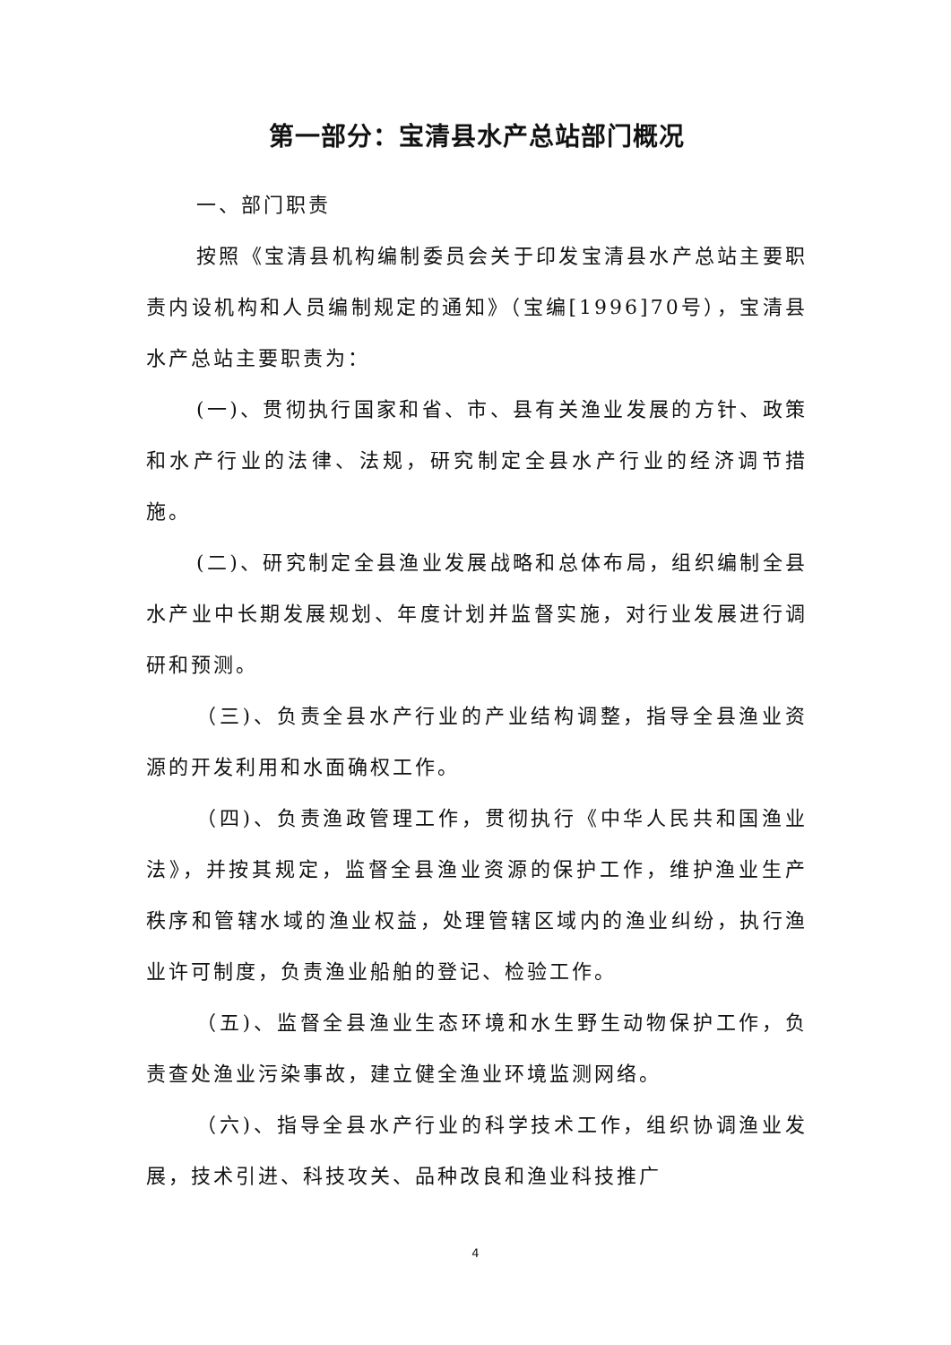第一部分：宝清县水产总站部门概况
一、部门职责
按照《宝清县机构编制委员会关于印发宝清县水产总站主要职责内设机构和人员编制规定的通知》（宝编[1996]70号），宝清县水产总站主要职责为：
(一)、贯彻执行国家和省、市、县有关渔业发展的方针、政策和水产行业的法律、法规，研究制定全县水产行业的经济调节措施。
(二)、研究制定全县渔业发展战略和总体布局，组织编制全县水产业中长期发展规划、年度计划并监督实施，对行业发展进行调研和预测。
（三)、负责全县水产行业的产业结构调整，指导全县渔业资源的开发利用和水面确权工作。
（四)、负责渔政管理工作，贯彻执行《中华人民共和国渔业法》，并按其规定，监督全县渔业资源的保护工作，维护渔业生产秩序和管辖水域的渔业权益，处理管辖区域内的渔业纠纷，执行渔业许可制度，负责渔业船舶的登记、检验工作。
（五)、监督全县渔业生态环境和水生野生动物保护工作，负责查处渔业污染事故，建立健全渔业环境监测网络。
（六)、指导全县水产行业的科学技术工作，组织协调渔业发展，技术引进、科技攻关、品种改良和渔业科技推广
4